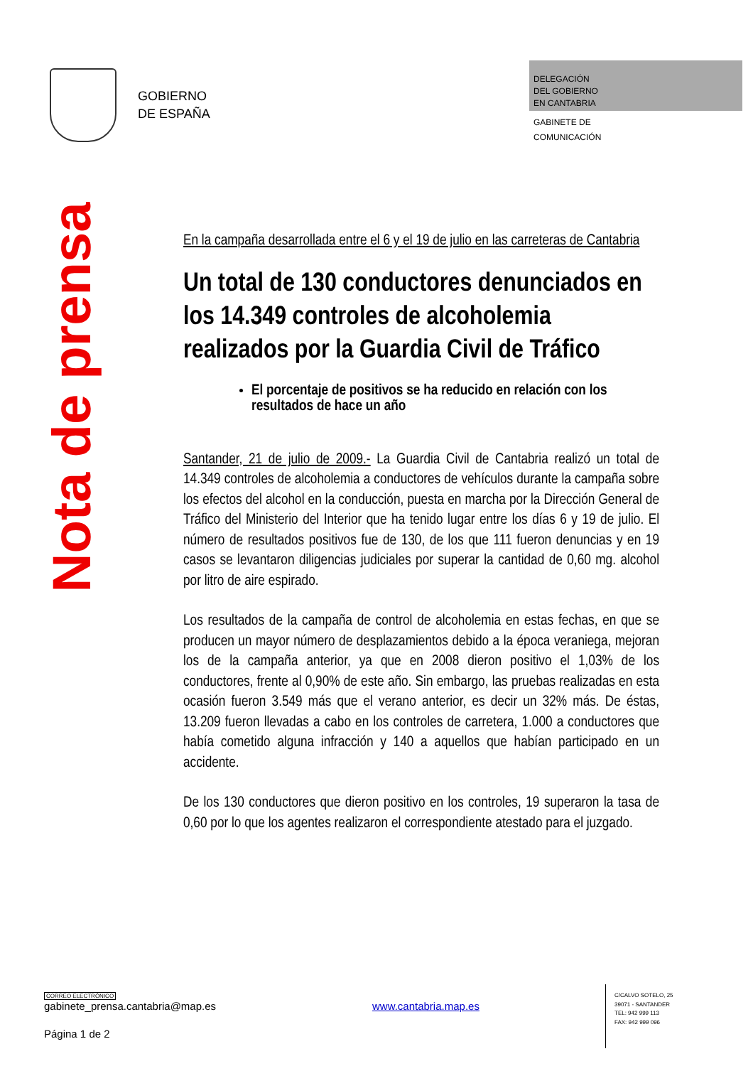GOBIERNO
DE ESPAÑA
DELEGACIÓN
DEL GOBIERNO
EN CANTABRIA
GABINETE DE
COMUNICACIÓN
Nota de prensa
En la campaña desarrollada entre el 6 y el 19 de julio en las carreteras de Cantabria
Un total de 130 conductores denunciados en los 14.349 controles de alcoholemia realizados por la Guardia Civil de Tráfico
El porcentaje de positivos se ha reducido en relación con los resultados de hace un año
Santander, 21 de julio de 2009.- La Guardia Civil de Cantabria realizó un total de 14.349 controles de alcoholemia a conductores de vehículos durante la campaña sobre los efectos del alcohol en la conducción, puesta en marcha por la Dirección General de Tráfico del Ministerio del Interior que ha tenido lugar entre los días 6 y 19 de julio. El número de resultados positivos fue de 130, de los que 111 fueron denuncias y en 19 casos se levantaron diligencias judiciales por superar la cantidad de 0,60 mg. alcohol por litro de aire espirado.
Los resultados de la campaña de control de alcoholemia en estas fechas, en que se producen un mayor número de desplazamientos debido a la época veraniega, mejoran los de la campaña anterior, ya que en 2008 dieron positivo el 1,03% de los conductores, frente al 0,90% de este año. Sin embargo, las pruebas realizadas en esta ocasión fueron 3.549 más que el verano anterior, es decir un 32% más. De éstas, 13.209 fueron llevadas a cabo en los controles de carretera, 1.000 a conductores que había cometido alguna infracción y 140 a aquellos que habían participado en un accidente.
De los 130 conductores que dieron positivo en los controles, 19 superaron la tasa de 0,60 por lo que los agentes realizaron el correspondiente atestado para el juzgado.
CORREO ELECTRÓNICO
gabinete_prensa.cantabria@map.es www.cantabria.map.es
Página 1 de 2
C/CALVO SOTELO, 25
39071 - SANTANDER
TEL: 942 999 113
FAX: 942 999 096